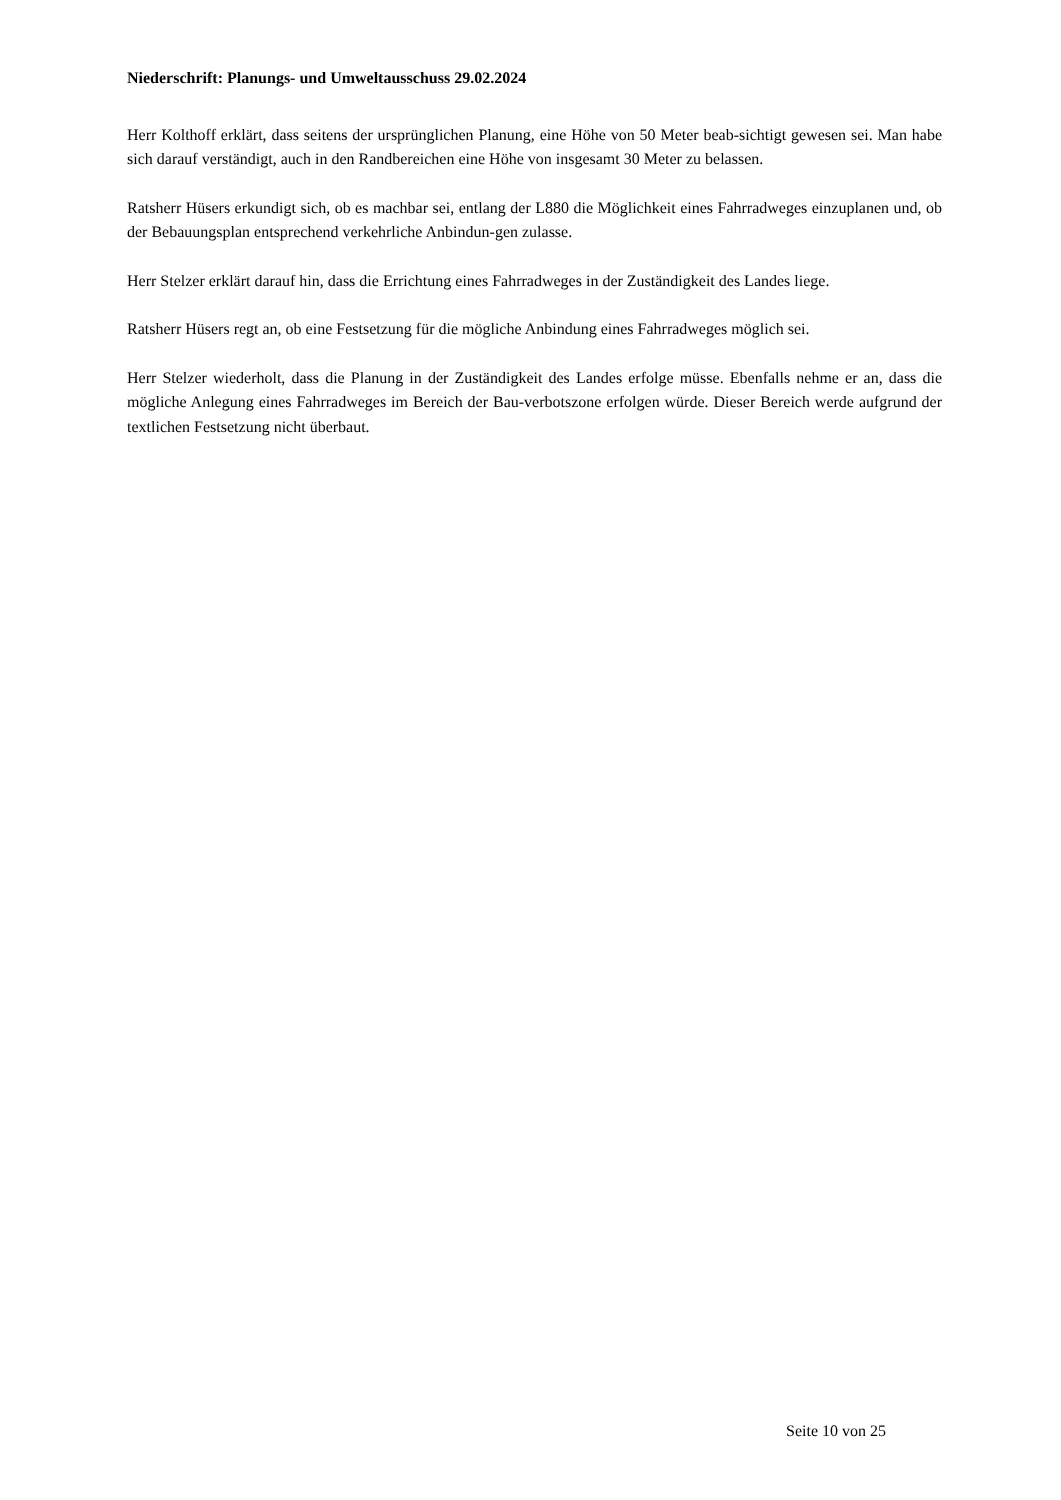Niederschrift: Planungs- und Umweltausschuss 29.02.2024
Herr Kolthoff erklärt, dass seitens der ursprünglichen Planung, eine Höhe von 50 Meter beab-sichtigt gewesen sei. Man habe sich darauf verständigt, auch in den Randbereichen eine Höhe von insgesamt 30 Meter zu belassen.
Ratsherr Hüsers erkundigt sich, ob es machbar sei, entlang der L880 die Möglichkeit eines Fahrradweges einzuplanen und, ob der Bebauungsplan entsprechend verkehrliche Anbindun-gen zulasse.
Herr Stelzer erklärt darauf hin, dass die Errichtung eines Fahrradweges in der Zuständigkeit des Landes liege.
Ratsherr Hüsers regt an, ob eine Festsetzung für die mögliche Anbindung eines Fahrradweges möglich sei.
Herr Stelzer wiederholt, dass die Planung in der Zuständigkeit des Landes erfolge müsse. Ebenfalls nehme er an, dass die mögliche Anlegung eines Fahrradweges im Bereich der Bau-verbotszone erfolgen würde. Dieser Bereich werde aufgrund der textlichen Festsetzung nicht überbaut.
Seite 10 von 25